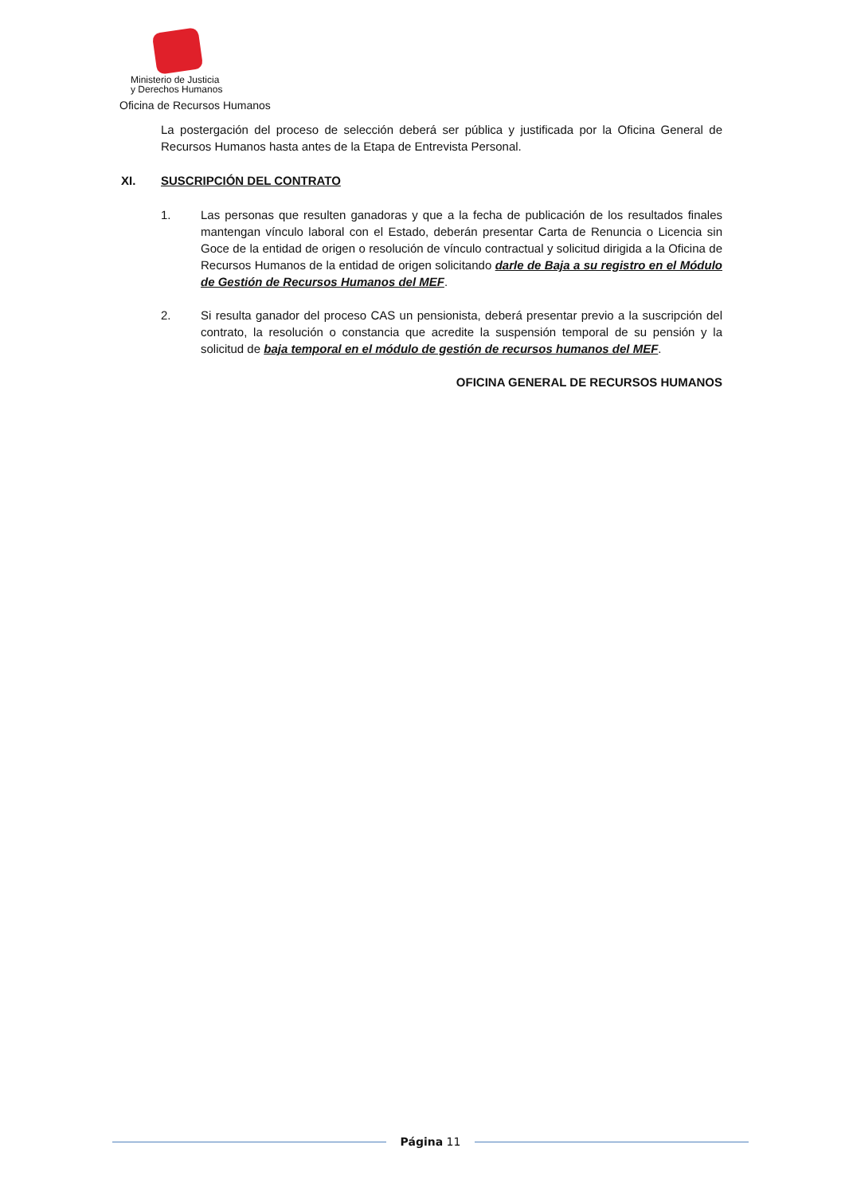Ministerio de Justicia
y Derechos Humanos
Oficina de Recursos Humanos
La postergación del proceso de selección deberá ser pública y justificada por la Oficina General de Recursos Humanos hasta antes de la Etapa de Entrevista Personal.
XI. SUSCRIPCIÓN DEL CONTRATO
1. Las personas que resulten ganadoras y que a la fecha de publicación de los resultados finales mantengan vínculo laboral con el Estado, deberán presentar Carta de Renuncia o Licencia sin Goce de la entidad de origen o resolución de vínculo contractual y solicitud dirigida a la Oficina de Recursos Humanos de la entidad de origen solicitando darle de Baja a su registro en el Módulo de Gestión de Recursos Humanos del MEF.
2. Si resulta ganador del proceso CAS un pensionista, deberá presentar previo a la suscripción del contrato, la resolución o constancia que acredite la suspensión temporal de su pensión y la solicitud de baja temporal en el módulo de gestión de recursos humanos del MEF.
OFICINA GENERAL DE RECURSOS HUMANOS
Página 11